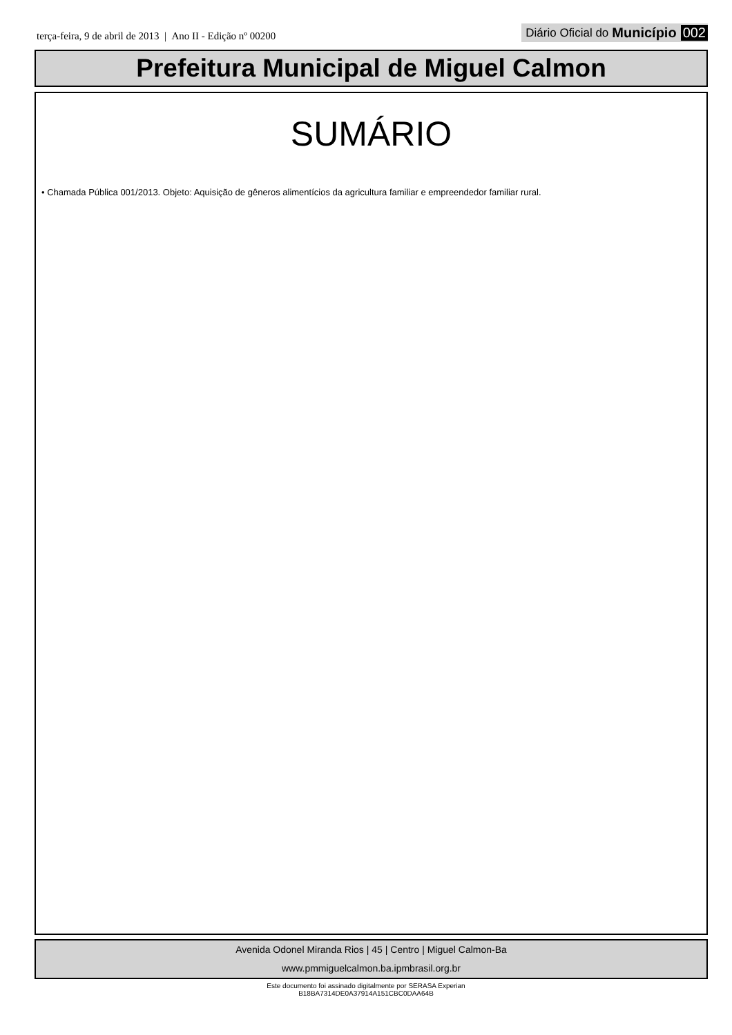terça-feira, 9 de abril de 2013 | Ano II - Edição nº 00200
Diário Oficial do Município 002
Prefeitura Municipal de Miguel Calmon
SUMÁRIO
• Chamada Pública 001/2013. Objeto: Aquisição de gêneros alimentícios da agricultura familiar e empreendedor familiar rural.
Avenida Odonel Miranda Rios | 45 | Centro | Miguel Calmon-Ba
www.pmmiguelcalmon.ba.ipmbrasil.org.br
Este documento foi assinado digitalmente por SERASA Experian
B18BA7314DE0A37914A151CBC0DAA64B